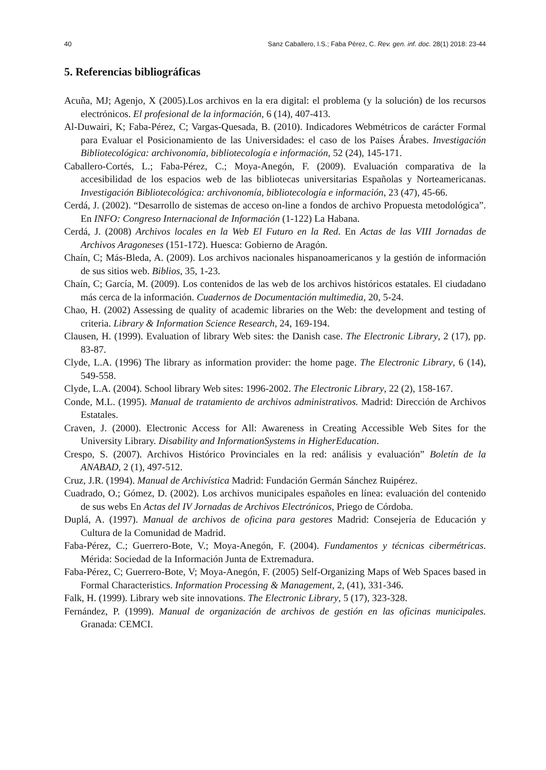40 Sanz Caballero, I.S.; Faba Pérez, C. Rev. gen. inf. doc. 28(1) 2018: 23-44
5. Referencias bibliográficas
Acuña, MJ; Agenjo, X (2005).Los archivos en la era digital: el problema (y la solución) de los recursos electrónicos. El profesional de la información, 6 (14), 407-413.
Al-Duwairi, K; Faba-Pérez, C; Vargas-Quesada, B. (2010). Indicadores Webmétricos de carácter Formal para Evaluar el Posicionamiento de las Universidades: el caso de los Países Árabes. Investigación Bibliotecológica: archivonomía, bibliotecología e información, 52 (24), 145-171.
Caballero-Cortés, L.; Faba-Pérez, C.; Moya-Anegón, F. (2009). Evaluación comparativa de la accesibilidad de los espacios web de las bibliotecas universitarias Españolas y Norteamericanas. Investigación Bibliotecológica: archivonomía, bibliotecología e información, 23 (47), 45-66.
Cerdá, J. (2002). “Desarrollo de sistemas de acceso on-line a fondos de archivo Propuesta metodológica”. En INFO: Congreso Internacional de Información (1-122) La Habana.
Cerdá, J. (2008) Archivos locales en la Web El Futuro en la Red. En Actas de las VIII Jornadas de Archivos Aragoneses (151-172). Huesca: Gobierno de Aragón.
Chaín, C; Más-Bleda, A. (2009). Los archivos nacionales hispanoamericanos y la gestión de información de sus sitios web. Biblios, 35, 1-23.
Chaín, C; García, M. (2009). Los contenidos de las web de los archivos históricos estatales. El ciudadano más cerca de la información. Cuadernos de Documentación multimedia, 20, 5-24.
Chao, H. (2002) Assessing de quality of academic libraries on the Web: the development and testing of criteria. Library & Information Science Research, 24, 169-194.
Clausen, H. (1999). Evaluation of library Web sites: the Danish case. The Electronic Library, 2 (17), pp. 83-87.
Clyde, L.A. (1996) The library as information provider: the home page. The Electronic Library, 6 (14), 549-558.
Clyde, L.A. (2004). School library Web sites: 1996-2002. The Electronic Library, 22 (2), 158-167.
Conde, M.L. (1995). Manual de tratamiento de archivos administrativos. Madrid: Dirección de Archivos Estatales.
Craven, J. (2000). Electronic Access for All: Awareness in Creating Accessible Web Sites for the University Library. Disability and InformationSystems in HigherEducation.
Crespo, S. (2007). Archivos Histórico Provinciales en la red: análisis y evaluación” Boletín de la ANABAD, 2 (1), 497-512.
Cruz, J.R. (1994). Manual de Archivística Madrid: Fundación Germán Sánchez Ruipérez.
Cuadrado, O.; Gómez, D. (2002). Los archivos municipales españoles en línea: evaluación del contenido de sus webs En Actas del IV Jornadas de Archivos Electrónicos, Priego de Córdoba.
Duplá, A. (1997). Manual de archivos de oficina para gestores Madrid: Consejería de Educación y Cultura de la Comunidad de Madrid.
Faba-Pérez, C.; Guerrero-Bote, V.; Moya-Anegón, F. (2004). Fundamentos y técnicas cibermétricas. Mérida: Sociedad de la Información Junta de Extremadura.
Faba-Pérez, C; Guerrero-Bote, V; Moya-Anegón, F. (2005) Self-Organizing Maps of Web Spaces based in Formal Characteristics. Information Processing & Management, 2, (41), 331-346.
Falk, H. (1999). Library web site innovations. The Electronic Library, 5 (17), 323-328.
Fernández, P. (1999). Manual de organización de archivos de gestión en las oficinas municipales. Granada: CEMCI.